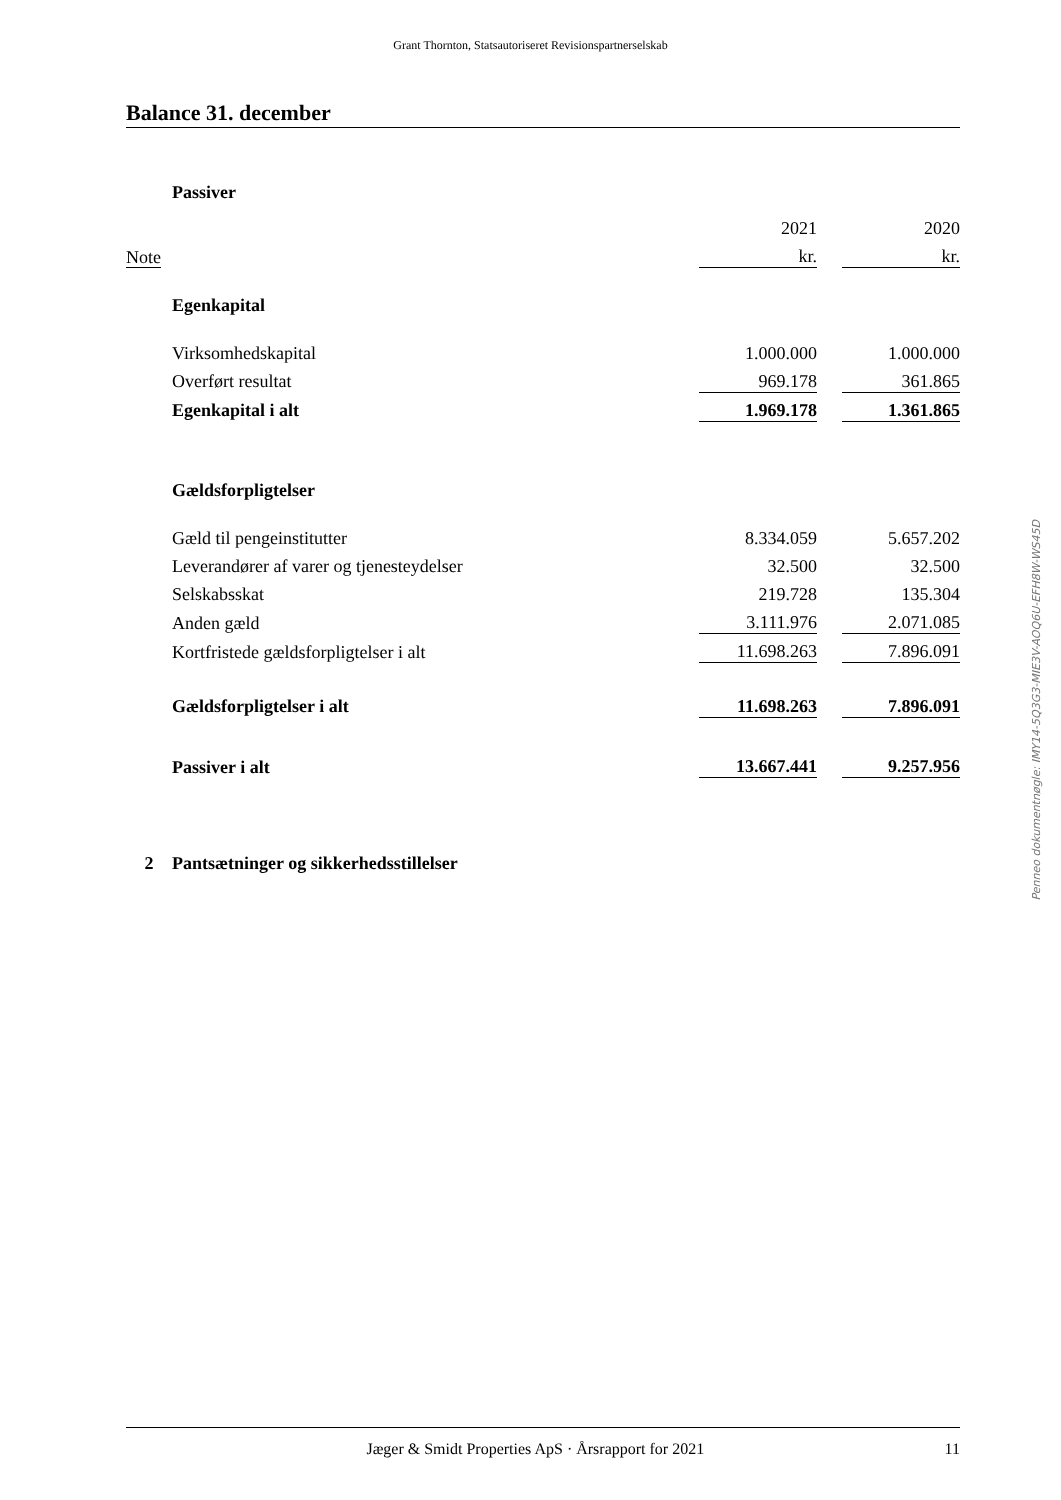Grant Thornton, Statsautoriseret Revisionspartnerselskab
Balance 31. december
| | Passiver | | | |
| | | 2021 | | 2020 |
| Note | | kr. | | kr. |
| | Egenkapital | | | |
| | Virksomhedskapital | 1.000.000 | | 1.000.000 |
| | Overført resultat | 969.178 | | 361.865 |
| | Egenkapital i alt | 1.969.178 | | 1.361.865 |
| | Gældsforpligtelser | | | |
| | Gæld til pengeinstitutter | 8.334.059 | | 5.657.202 |
| | Leverandører af varer og tjenesteydelser | 32.500 | | 32.500 |
| | Selskabsskat | 219.728 | | 135.304 |
| | Anden gæld | 3.111.976 | | 2.071.085 |
| | Kortfristede gældsforpligtelser i alt | 11.698.263 | | 7.896.091 |
| | Gældsforpligtelser i alt | 11.698.263 | | 7.896.091 |
| | Passiver i alt | 13.667.441 | | 9.257.956 |
| 2 | Pantsætninger og sikkerhedsstillelser | | | |
Penneo dokumentnøgle: IMY14-5Q3G3-MIE3V-AOQ6U-EFH8W-WS45D
Jæger & Smidt Properties ApS · Årsrapport for 2021 11